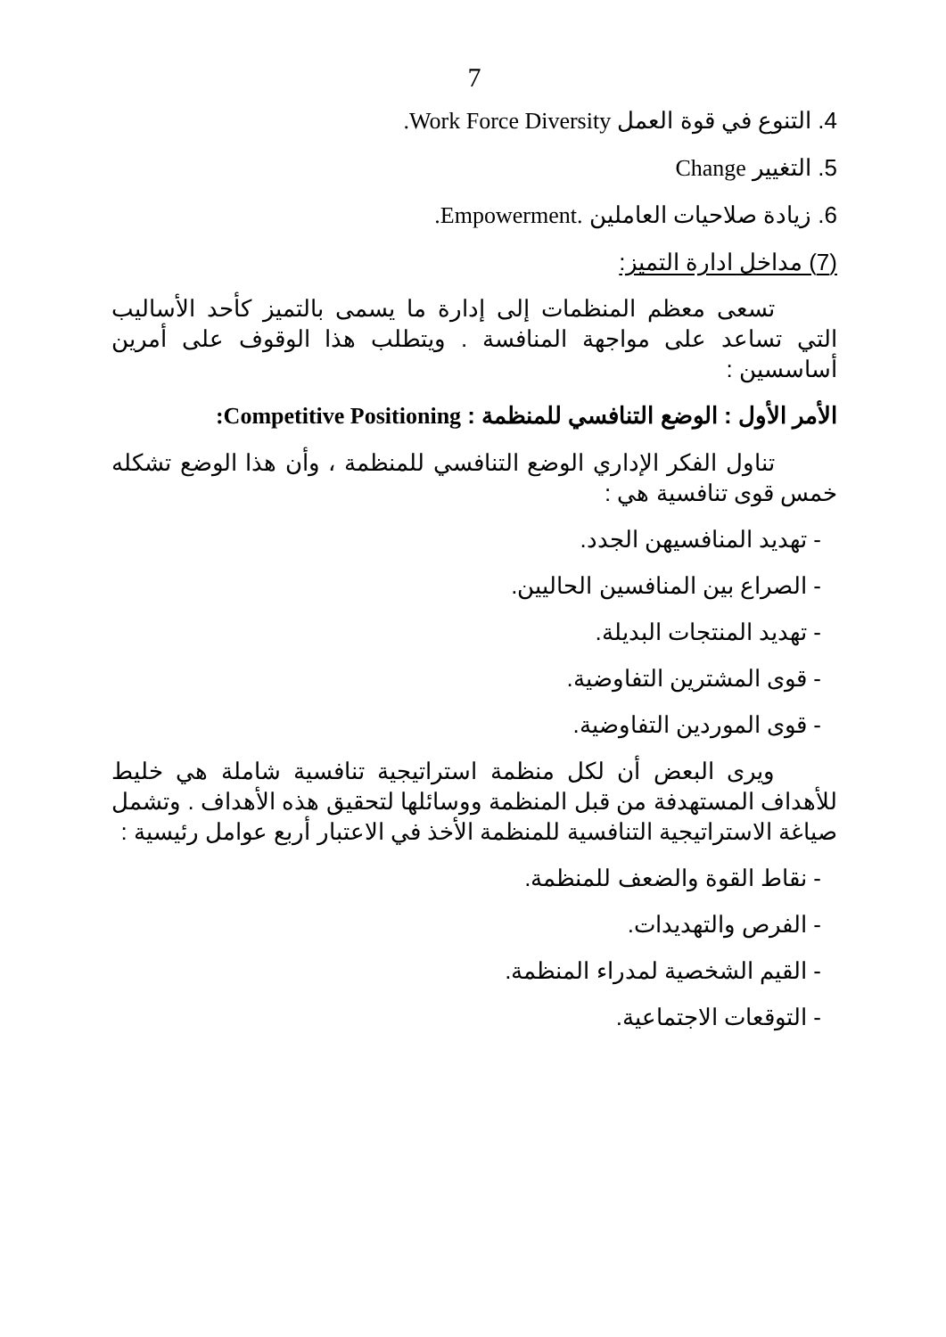7
4. التنوع في قوة العمل Work Force Diversity.
5. التغيير Change
6. زيادة صلاحيات العاملين .Empowerment.
(7) مداخل ادارة التميز:
تسعى معظم المنظمات إلى إدارة ما يسمى بالتميز كأحد الأساليب التي تساعد على مواجهة المنافسة . ويتطلب هذا الوقوف على أمرين أساسسين :
الأمر الأول : الوضع التنافسي للمنظمة : Competitive Positioning:
تناول الفكر الإداري الوضع التنافسي للمنظمة ، وأن هذا الوضع تشكله خمس قوى تنافسية هي :
- تهديد المنافسيهن الجدد.
- الصراع بين المنافسين الحاليين.
- تهديد المنتجات البديلة.
- قوى المشترين التفاوضية.
- قوى الموردين التفاوضية.
ويرى البعض أن لكل منظمة استراتيجية تنافسية شاملة هي خليط للأهداف المستهدفة من قبل المنظمة ووسائلها لتحقيق هذه الأهداف . وتشمل صياغة الاستراتيجية التنافسية للمنظمة الأخذ في الاعتبار أربع عوامل رئيسية :
- نقاط القوة والضعف للمنظمة.
- الفرص والتهديدات.
- القيم الشخصية لمدراء المنظمة.
- التوقعات الاجتماعية.